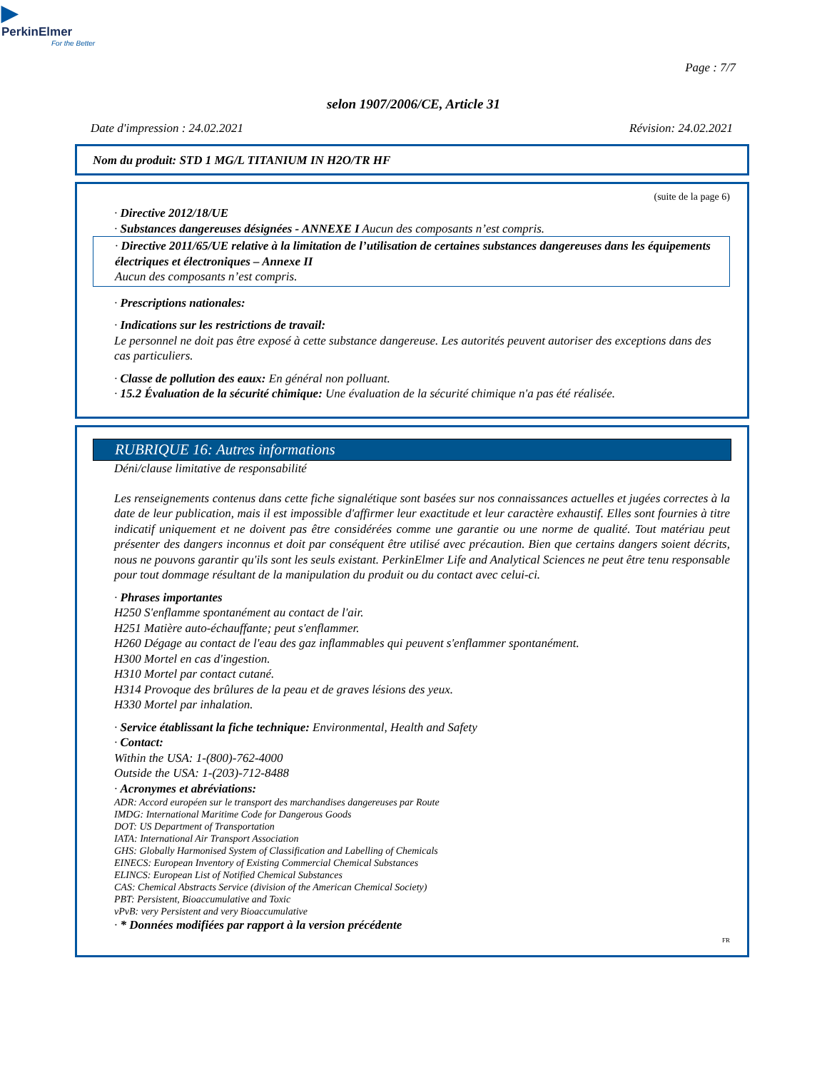▶
PerkinElmer
For the Better
Page : 7/7
selon 1907/2006/CE, Article 31
Date d'impression : 24.02.2021 Révision: 24.02.2021
Nom du produit: STD 1 MG/L TITANIUM IN H2O/TR HF
(suite de la page 6)
· Directive 2012/18/UE
· Substances dangereuses désignées - ANNEXE I Aucun des composants n’est compris.
· Directive 2011/65/UE relative à la limitation de l’utilisation de certaines substances dangereuses dans les équipements électriques et électroniques – Annexe II
Aucun des composants n’est compris.
· Prescriptions nationales:
· Indications sur les restrictions de travail:
Le personnel ne doit pas être exposé à cette substance dangereuse. Les autorités peuvent autoriser des exceptions dans des cas particuliers.
· Classe de pollution des eaux: En général non polluant.
· 15.2 Évaluation de la sécurité chimique: Une évaluation de la sécurité chimique n'a pas été réalisée.
RUBRIQUE 16: Autres informations
Déni/clause limitative de responsabilité
Les renseignements contenus dans cette fiche signalétique sont basées sur nos connaissances actuelles et jugées correctes à la date de leur publication, mais il est impossible d'affirmer leur exactitude et leur caractère exhaustif. Elles sont fournies à titre indicatif uniquement et ne doivent pas être considérées comme une garantie ou une norme de qualité. Tout matériau peut présenter des dangers inconnus et doit par conséquent être utilisé avec précaution. Bien que certains dangers soient décrits, nous ne pouvons garantir qu'ils sont les seuls existant. PerkinElmer Life and Analytical Sciences ne peut être tenu responsable pour tout dommage résultant de la manipulation du produit ou du contact avec celui-ci.
· Phrases importantes
H250 S'enflamme spontanément au contact de l'air.
H251 Matière auto-échauffante; peut s'enflammer.
H260 Dégage au contact de l'eau des gaz inflammables qui peuvent s'enflammer spontanément.
H300 Mortel en cas d'ingestion.
H310 Mortel par contact cutané.
H314 Provoque des brûlures de la peau et de graves lésions des yeux.
H330 Mortel par inhalation.
· Service établissant la fiche technique: Environmental, Health and Safety
· Contact:
Within the USA: 1-(800)-762-4000
Outside the USA: 1-(203)-712-8488
· Acronymes et abréviations:
ADR: Accord européen sur le transport des marchandises dangereuses par Route
IMDG: International Maritime Code for Dangerous Goods
DOT: US Department of Transportation
IATA: International Air Transport Association
GHS: Globally Harmonised System of Classification and Labelling of Chemicals
EINECS: European Inventory of Existing Commercial Chemical Substances
ELINCS: European List of Notified Chemical Substances
CAS: Chemical Abstracts Service (division of the American Chemical Society)
PBT: Persistent, Bioaccumulative and Toxic
vPvB: very Persistent and very Bioaccumulative
· * Données modifiées par rapport à la version précédente
FR